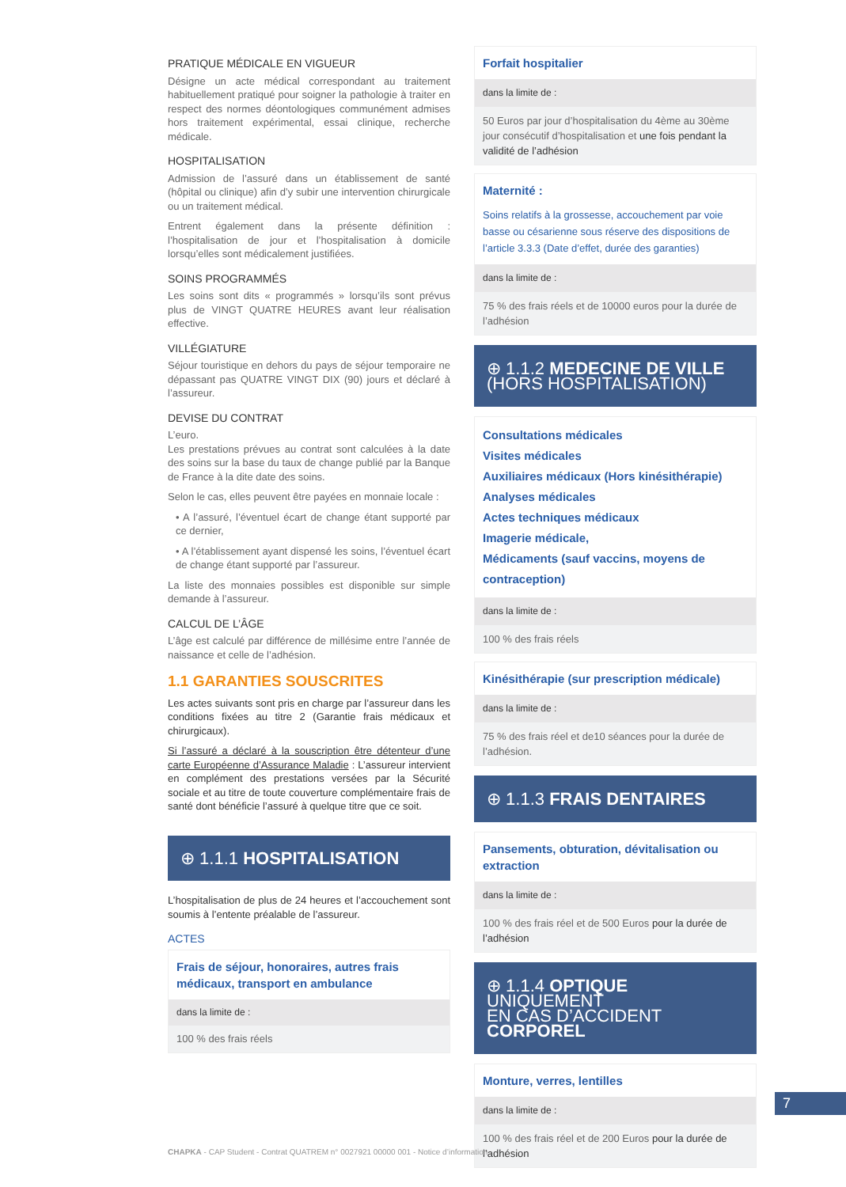PRATIQUE MÉDICALE EN VIGUEUR
Désigne un acte médical correspondant au traitement habituellement pratiqué pour soigner la pathologie à traiter en respect des normes déontologiques communément admises hors traitement expérimental, essai clinique, recherche médicale.
HOSPITALISATION
Admission de l’assuré dans un établissement de santé (hôpital ou clinique) afin d’y subir une intervention chirurgicale ou un traitement médical.
Entrent également dans la présente définition : l’hospitalisation de jour et l’hospitalisation à domicile lorsqu’elles sont médicalement justifiées.
SOINS PROGRAMMÉS
Les soins sont dits « programmés » lorsqu’ils sont prévus plus de VINGT QUATRE HEURES avant leur réalisation effective.
VILLÉGIATURE
Séjour touristique en dehors du pays de séjour temporaire ne dépassant pas QUATRE VINGT DIX (90) jours et déclaré à l’assureur.
DEVISE DU CONTRAT
L’euro.
Les prestations prévues au contrat sont calculées à la date des soins sur la base du taux de change publié par la Banque de France à la dite date des soins.
Selon le cas, elles peuvent être payées en monnaie locale :
• A l’assuré, l’éventuel écart de change étant supporté par ce dernier,
• A l’établissement ayant dispensé les soins, l’éventuel écart de change étant supporté par l’assureur.
La liste des monnaies possibles est disponible sur simple demande à l’assureur.
CALCUL DE L’ÂGE
L’âge est calculé par différence de millésime entre l’année de naissance et celle de l’adhésion.
1.1 GARANTIES SOUSCRITES
Les actes suivants sont pris en charge par l’assureur dans les conditions fixées au titre 2 (Garantie frais médicaux et chirurgicaux).
Si l’assuré a déclaré à la souscription être détenteur d’une carte Européenne d’Assurance Maladie : L’assureur intervient en complément des prestations versées par la Sécurité sociale et au titre de toute couverture complémentaire frais de santé dont bénéficie l’assuré à quelque titre que ce soit.
⊕ 1.1.1 HOSPITALISATION
L’hospitalisation de plus de 24 heures et l’accouchement sont soumis à l’entente préalable de l’assureur.
ACTES
Frais de séjour, honoraires, autres frais médicaux, transport en ambulance
dans la limite de :
100 % des frais réels
Forfait hospitalier
dans la limite de :
50 Euros par jour d’hospitalisation du 4ème au 30ème jour consécutif d’hospitalisation et une fois pendant la validité de l’adhésion
Maternité :
Soins relatifs à la grossesse, accouchement par voie basse ou césarienne sous réserve des dispositions de l’article 3.3.3 (Date d’effet, durée des garanties)
dans la limite de :
75 % des frais réels et de 10000 euros pour la durée de l’adhésion
⊕ 1.1.2 MEDECINE DE VILLE
(HORS HOSPITALISATION)
Consultations médicales
Visites médicales
Auxiliaires médicaux (Hors kinésithérapie)
Analyses médicales
Actes techniques médicaux
Imagerie médicale,
Médicaments (sauf vaccins, moyens de contraception)
dans la limite de :
100 % des frais réels
Kinésithérapie (sur prescription médicale)
dans la limite de :
75 % des frais réel et de10 séances pour la durée de l’adhésion.
⊕ 1.1.3 FRAIS DENTAIRES
Pansements, obturation, dévitalisation ou extraction
dans la limite de :
100 % des frais réel et de 500 Euros pour la durée de l’adhésion
⊕ 1.1.4 OPTIQUE UNIQUEMENT
EN CAS D’ACCIDENT CORPOREL
Monture, verres, lentilles
dans la limite de :
100 % des frais réel et de 200 Euros pour la durée de l’adhésion
7
CHAPKA - CAP Student - Contrat QUATREM n° 0027921 00000 001 - Notice d’information